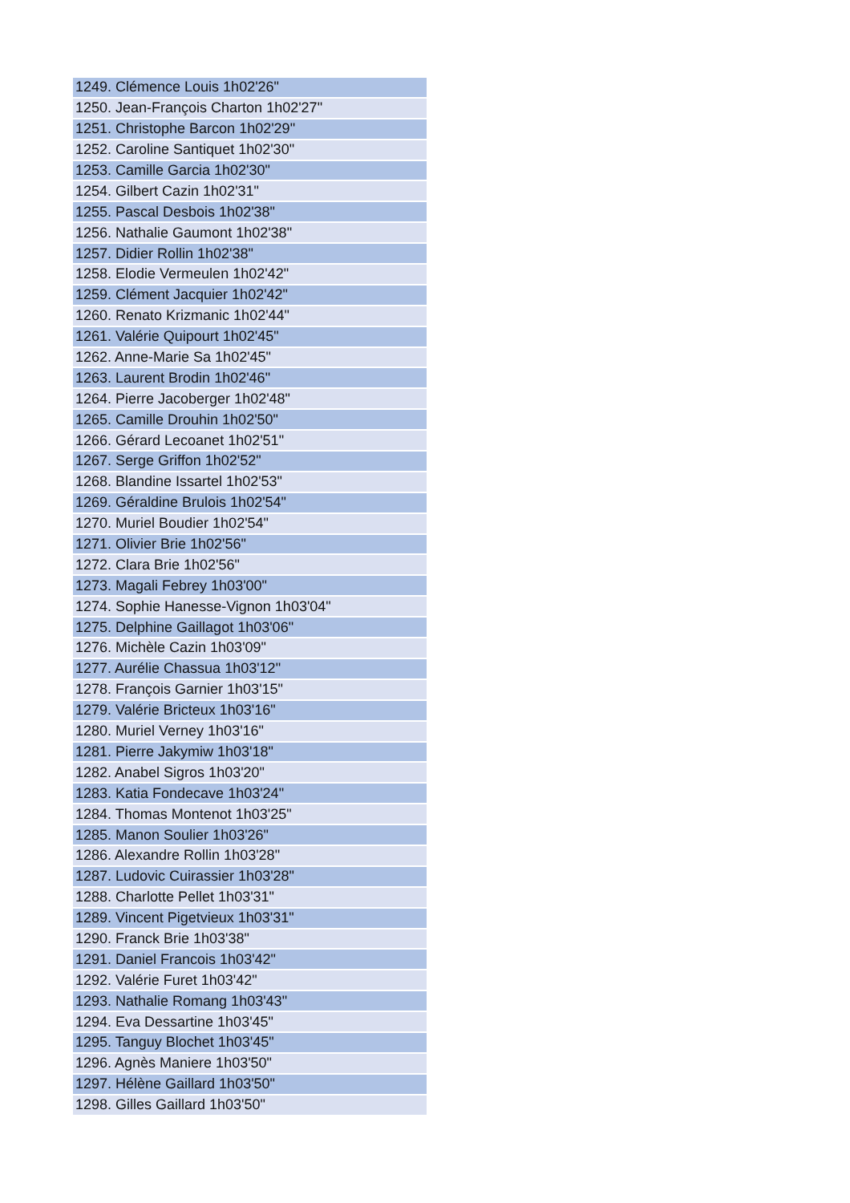| 1249. Clémence Louis 1h02'26" |
| 1250. Jean-François Charton 1h02'27" |
| 1251. Christophe Barcon 1h02'29" |
| 1252. Caroline Santiquet 1h02'30" |
| 1253. Camille Garcia 1h02'30" |
| 1254. Gilbert Cazin 1h02'31" |
| 1255. Pascal Desbois 1h02'38" |
| 1256. Nathalie Gaumont 1h02'38" |
| 1257. Didier Rollin 1h02'38" |
| 1258. Elodie Vermeulen 1h02'42" |
| 1259. Clément Jacquier 1h02'42" |
| 1260. Renato Krizmanic 1h02'44" |
| 1261. Valérie Quipourt 1h02'45" |
| 1262. Anne-Marie Sa 1h02'45" |
| 1263. Laurent Brodin 1h02'46" |
| 1264. Pierre Jacoberger 1h02'48" |
| 1265. Camille Drouhin 1h02'50" |
| 1266. Gérard Lecoanet 1h02'51" |
| 1267. Serge Griffon 1h02'52" |
| 1268. Blandine Issartel 1h02'53" |
| 1269. Géraldine Brulois 1h02'54" |
| 1270. Muriel Boudier 1h02'54" |
| 1271. Olivier Brie 1h02'56" |
| 1272. Clara Brie 1h02'56" |
| 1273. Magali Febrey 1h03'00" |
| 1274. Sophie Hanesse-Vignon 1h03'04" |
| 1275. Delphine Gaillagot 1h03'06" |
| 1276. Michèle Cazin 1h03'09" |
| 1277. Aurélie Chassua 1h03'12" |
| 1278. François Garnier 1h03'15" |
| 1279. Valérie Bricteux 1h03'16" |
| 1280. Muriel Verney 1h03'16" |
| 1281. Pierre Jakymiw 1h03'18" |
| 1282. Anabel Sigros 1h03'20" |
| 1283. Katia Fondecave 1h03'24" |
| 1284. Thomas Montenot 1h03'25" |
| 1285. Manon Soulier 1h03'26" |
| 1286. Alexandre Rollin 1h03'28" |
| 1287. Ludovic Cuirassier 1h03'28" |
| 1288. Charlotte Pellet 1h03'31" |
| 1289. Vincent Pigetvieux 1h03'31" |
| 1290. Franck Brie 1h03'38" |
| 1291. Daniel Francois 1h03'42" |
| 1292. Valérie Furet 1h03'42" |
| 1293. Nathalie Romang 1h03'43" |
| 1294. Eva Dessartine 1h03'45" |
| 1295. Tanguy Blochet 1h03'45" |
| 1296. Agnès Maniere 1h03'50" |
| 1297. Hélène Gaillard 1h03'50" |
| 1298. Gilles Gaillard 1h03'50" |